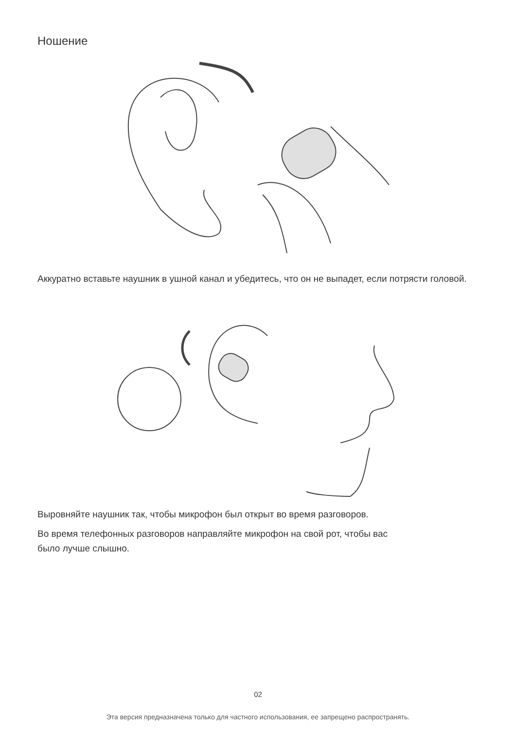Ношение
Аккуратно вставьте наушник в ушной канал и убедитесь, что он не выпадет, если потрясти головой.
Выровняйте наушник так, чтобы микрофон был открыт во время разговоров.
Во время телефонных разговоров направляйте микрофон на свой рот, чтобы вас
было лучше слышно.
02
Эта версия предназначена только для частного использования, ее запрещено распространять.